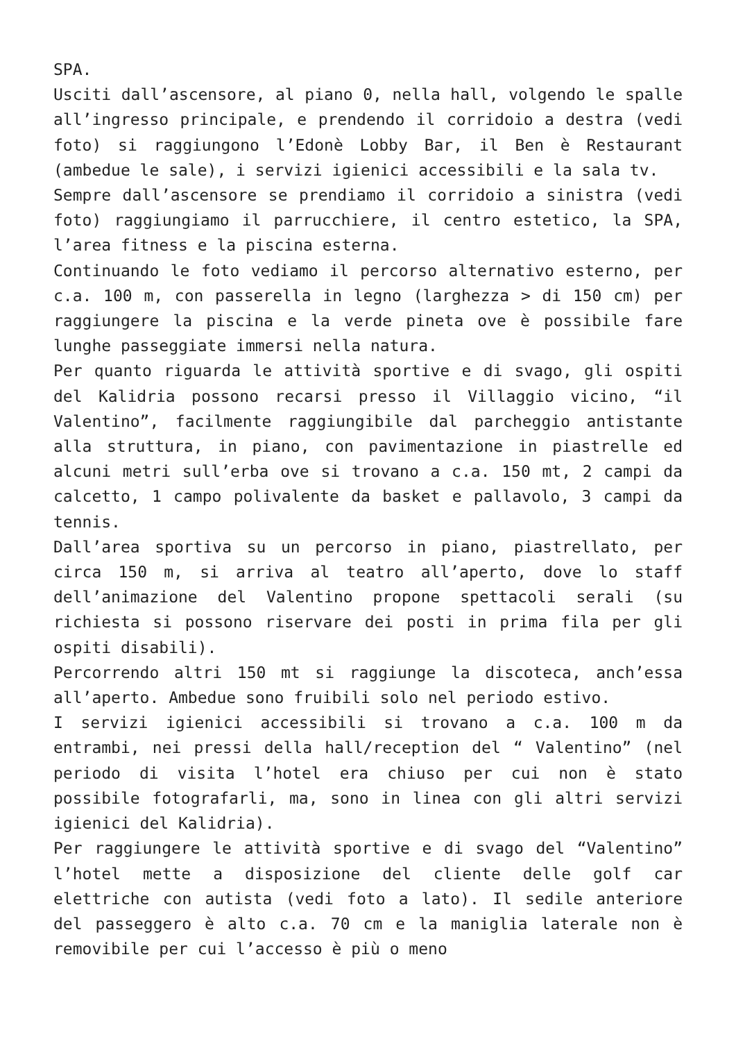SPA.
Usciti dall’ascensore, al piano 0, nella hall, volgendo le spalle all’ingresso principale, e prendendo il corridoio a destra (vedi foto) si raggiungono l’Edonè Lobby Bar, il Ben è Restaurant (ambedue le sale), i servizi igienici accessibili e la sala tv.
Sempre dall’ascensore se prendiamo il corridoio a sinistra (vedi foto) raggiungiamo il parrucchiere, il centro estetico, la SPA, l’area fitness e la piscina esterna.
Continuando le foto vediamo il percorso alternativo esterno, per c.a. 100 m, con passerella in legno (larghezza > di 150 cm) per raggiungere la piscina e la verde pineta ove è possibile fare lunghe passeggiate immersi nella natura.
Per quanto riguarda le attività sportive e di svago, gli ospiti del Kalidria possono recarsi presso il Villaggio vicino, “il Valentino”, facilmente raggiungibile dal parcheggio antistante alla struttura, in piano, con pavimentazione in piastrelle ed alcuni metri sull’erba ove si trovano a c.a. 150 mt, 2 campi da calcetto, 1 campo polivalente da basket e pallavolo, 3 campi da tennis.
Dall’area sportiva su un percorso in piano, piastrellato, per circa 150 m, si arriva al teatro all’aperto, dove lo staff dell’animazione del Valentino propone spettacoli serali (su richiesta si possono riservare dei posti in prima fila per gli ospiti disabili).
Percorrendo altri 150 mt si raggiunge la discoteca, anch’essa all’aperto. Ambedue sono fruibili solo nel periodo estivo.
I servizi igienici accessibili si trovano a c.a. 100 m da entrambi, nei pressi della hall/reception del “ Valentino” (nel periodo di visita l’hotel era chiuso per cui non è stato possibile fotografarli, ma, sono in linea con gli altri servizi igienici del Kalidria).
Per raggiungere le attività sportive e di svago del “Valentino” l’hotel mette a disposizione del cliente delle golf car elettriche con autista (vedi foto a lato). Il sedile anteriore del passeggero è alto c.a. 70 cm e la maniglia laterale non è removibile per cui l’accesso è più o meno